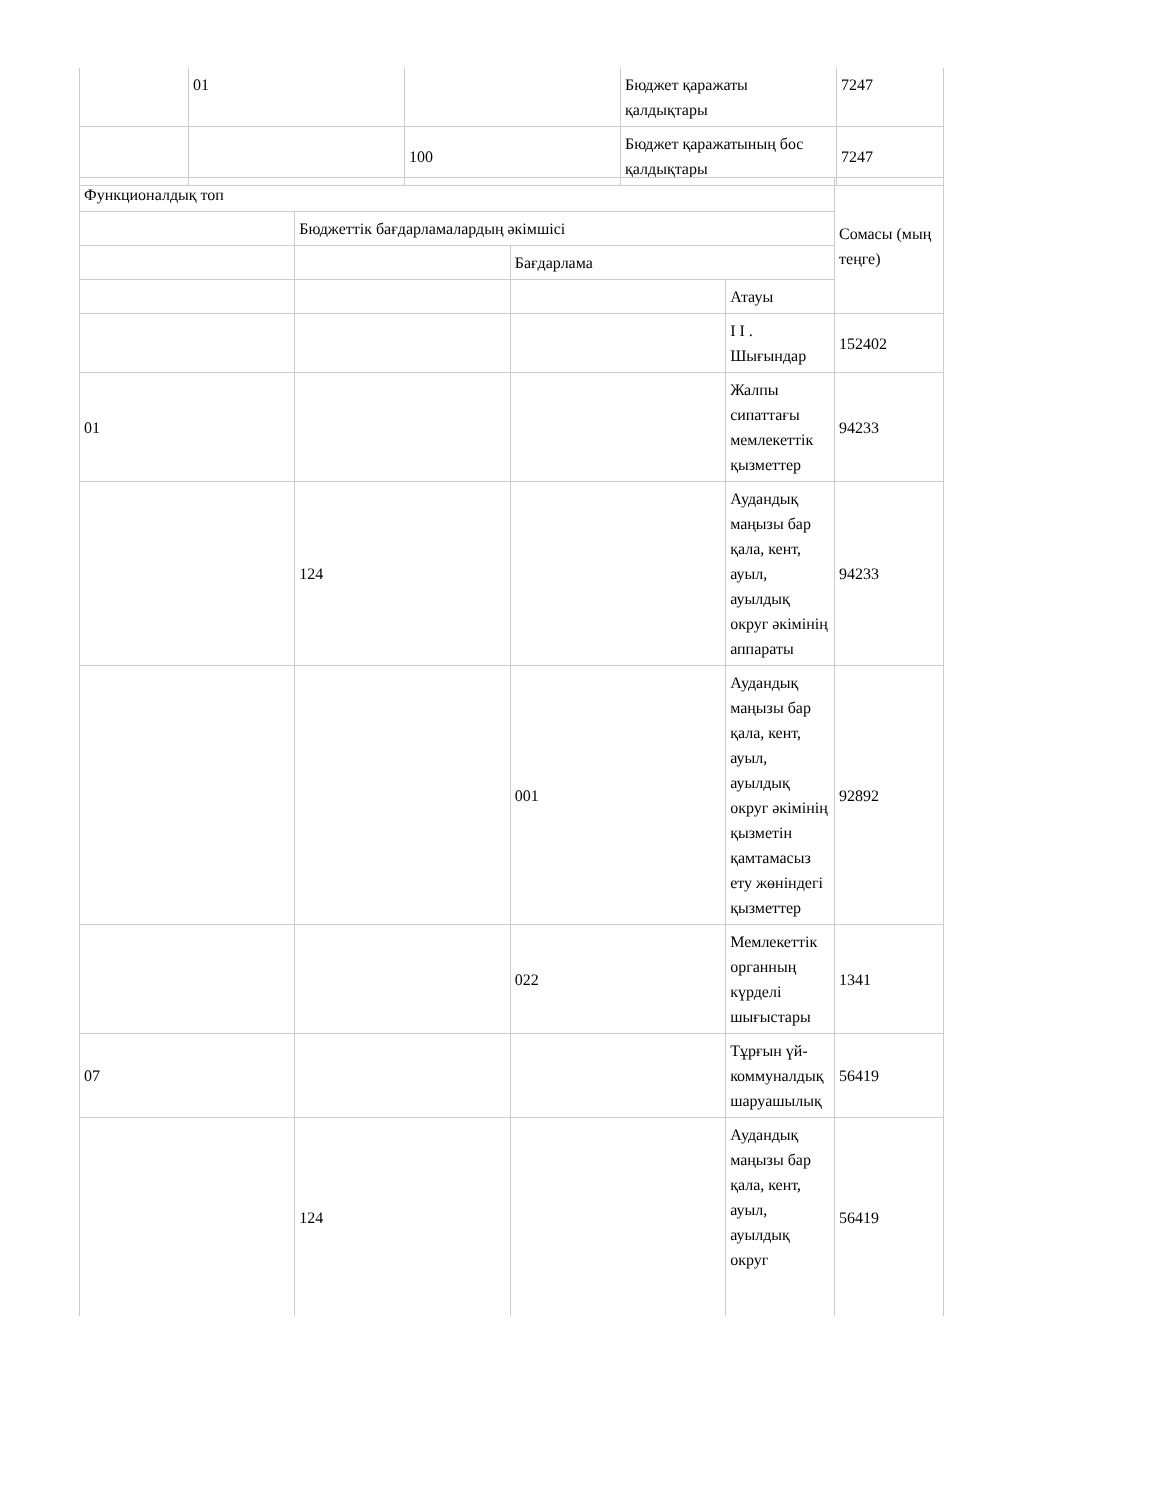| | 01 | | Бюджет қаражаты қалдықтары | 7247 |
| | | 100 | Бюджет қаражатының бос қалдықтары | 7247 |
| Функционалдық топ | | | | Сомасы (мың теңге) |
| | Бюджеттік бағдарламалардың әкімшісі | | | |
| | | Бағдарлама | | |
| | | | Атауы | |
| | | | І І . Шығындар | 152402 |
| 01 | | | Жалпы сипаттағы мемлекеттік қызметтер | 94233 |
| | 124 | | Аудандық маңызы бар қала, кент, ауыл, ауылдық округ әкімінің аппараты | 94233 |
| | | 001 | Аудандық маңызы бар қала, кент, ауыл, ауылдық округ әкімінің қызметін қамтамасыз ету жөніндегі қызметтер | 92892 |
| | | 022 | Мемлекеттік органның күрделі шығыстары | 1341 |
| 07 | | | Тұрғын үй-коммуналдық шаруашылық | 56419 |
| | 124 | | Аудандық маңызы бар қала, кент, ауыл, ауылдық округ | 56419 |